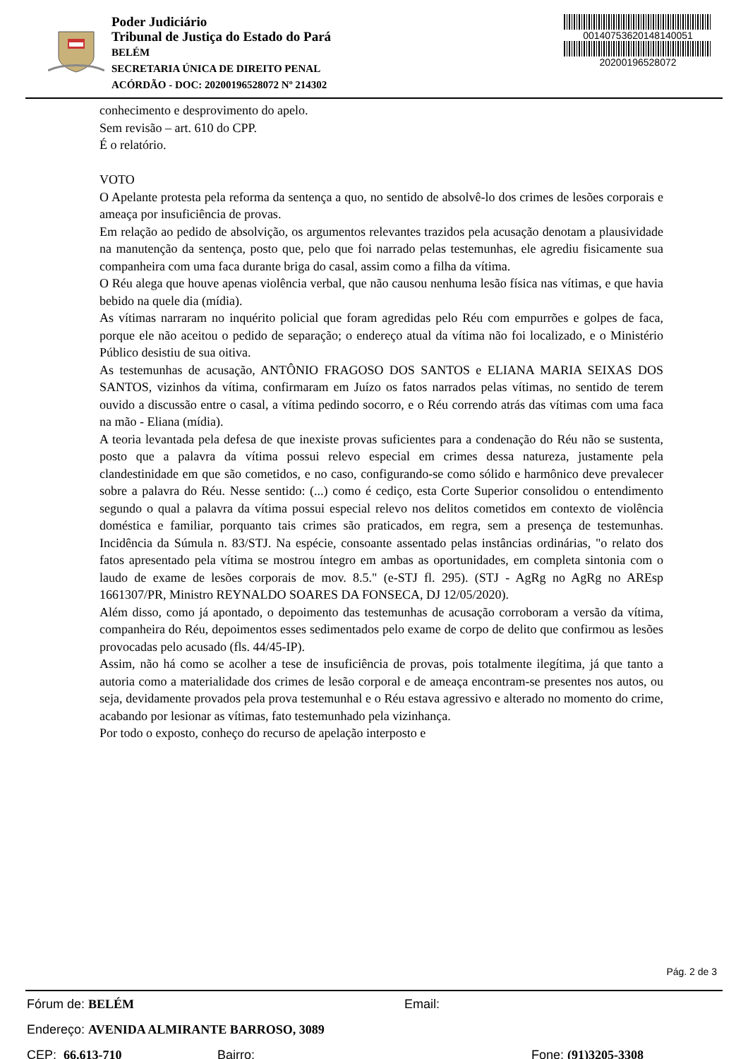Poder Judiciário
Tribunal de Justiça do Estado do Pará
BELÉM
SECRETARIA ÚNICA DE DIREITO PENAL
ACÓRDÃO - DOC: 20200196528072 Nº 214302
00140753620148140051
20200196528072
conhecimento e desprovimento do apelo.
Sem revisão – art. 610 do CPP.
É o relatório.
VOTO
O Apelante protesta pela reforma da sentença a quo, no sentido de absolvê-lo dos crimes de lesões corporais e ameaça por insuficiência de provas.
Em relação ao pedido de absolvição, os argumentos relevantes trazidos pela acusação denotam a plausividade na manutenção da sentença, posto que, pelo que foi narrado pelas testemunhas, ele agrediu fisicamente sua companheira com uma faca durante briga do casal, assim como a filha da vítima.
O Réu alega que houve apenas violência verbal, que não causou nenhuma lesão física nas vítimas, e que havia bebido na quele dia (mídia).
As vítimas narraram no inquérito policial que foram agredidas pelo Réu com empurrões e golpes de faca, porque ele não aceitou o pedido de separação; o endereço atual da vítima não foi localizado, e o Ministério Público desistiu de sua oitiva.
As testemunhas de acusação, ANTÔNIO FRAGOSO DOS SANTOS e ELIANA MARIA SEIXAS DOS SANTOS, vizinhos da vítima, confirmaram em Juízo os fatos narrados pelas vítimas, no sentido de terem ouvido a discussão entre o casal, a vítima pedindo socorro, e o Réu correndo atrás das vítimas com uma faca na mão - Eliana (mídia).
A teoria levantada pela defesa de que inexiste provas suficientes para a condenação do Réu não se sustenta, posto que a palavra da vítima possui relevo especial em crimes dessa natureza, justamente pela clandestinidade em que são cometidos, e no caso, configurando-se como sólido e harmônico deve prevalecer sobre a palavra do Réu. Nesse sentido: (...) como é cediço, esta Corte Superior consolidou o entendimento segundo o qual a palavra da vítima possui especial relevo nos delitos cometidos em contexto de violência doméstica e familiar, porquanto tais crimes são praticados, em regra, sem a presença de testemunhas. Incidência da Súmula n. 83/STJ. Na espécie, consoante assentado pelas instâncias ordinárias, "o relato dos fatos apresentado pela vítima se mostrou íntegro em ambas as oportunidades, em completa sintonia com o laudo de exame de lesões corporais de mov. 8.5." (e-STJ fl. 295). (STJ - AgRg no AgRg no AREsp 1661307/PR, Ministro REYNALDO SOARES DA FONSECA, DJ 12/05/2020).
Além disso, como já apontado, o depoimento das testemunhas de acusação corroboram a versão da vítima, companheira do Réu, depoimentos esses sedimentados pelo exame de corpo de delito que confirmou as lesões provocadas pelo acusado (fls. 44/45-IP).
Assim, não há como se acolher a tese de insuficiência de provas, pois totalmente ilegítima, já que tanto a autoria como a materialidade dos crimes de lesão corporal e de ameaça encontram-se presentes nos autos, ou seja, devidamente provados pela prova testemunhal e o Réu estava agressivo e alterado no momento do crime, acabando por lesionar as vítimas, fato testemunhado pela vizinhança.
Por todo o exposto, conheço do recurso de apelação interposto e
Pág. 2 de 3
Fórum de: BELÉM Email:
Endereço: AVENIDA ALMIRANTE BARROSO, 3089
CEP: 66.613-710 Bairro: Fone: (91)3205-3308